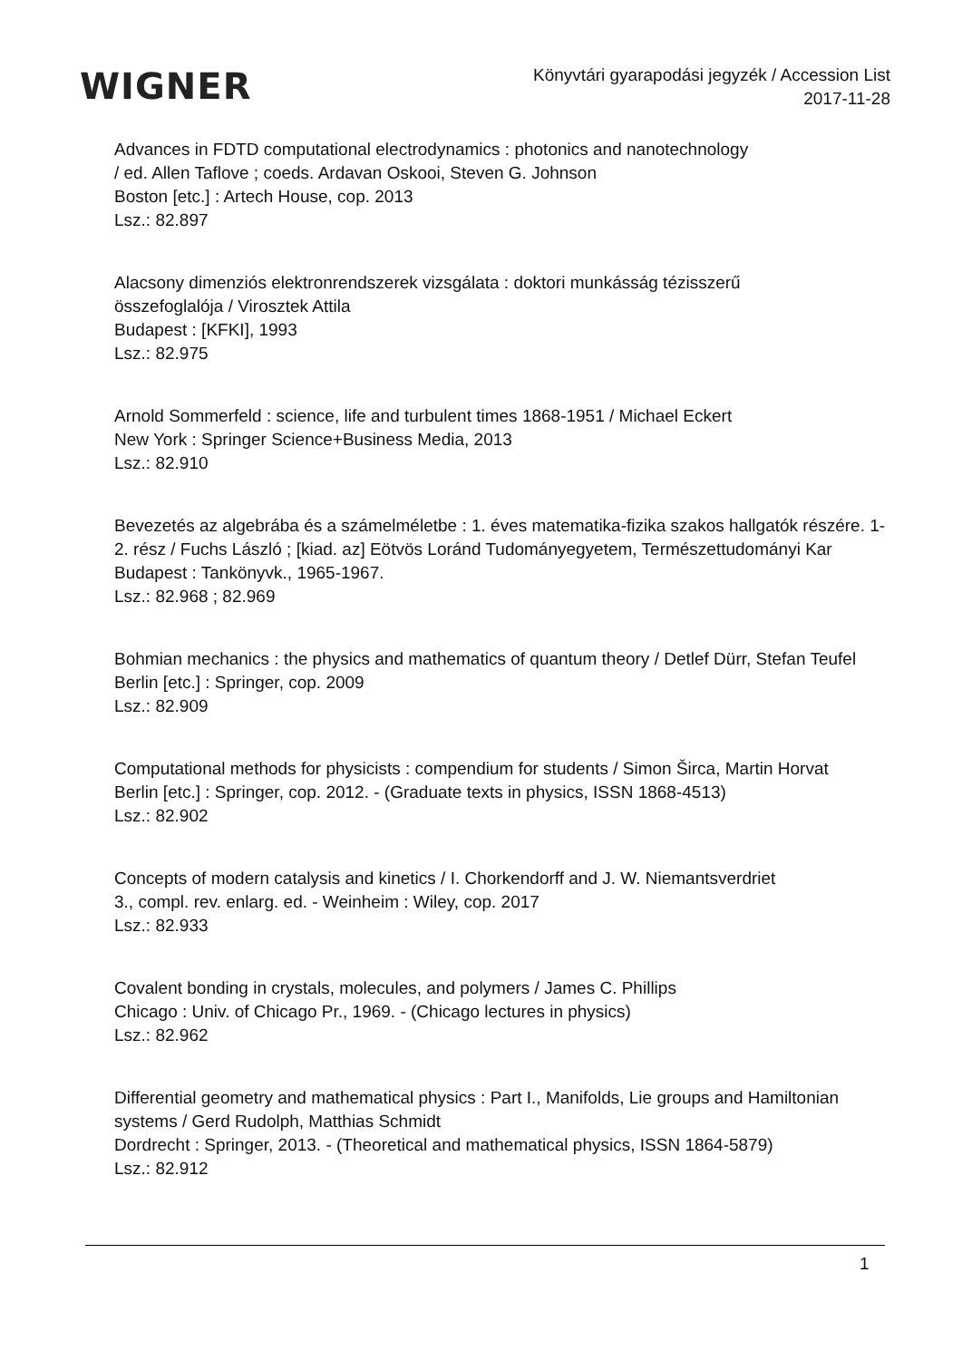WIGNER
Könyvtári gyarapodási jegyzék / Accession List
2017-11-28
Advances in FDTD computational electrodynamics : photonics and nanotechnology
/ ed. Allen Taflove ; coeds. Ardavan Oskooi, Steven G. Johnson
Boston [etc.] : Artech House, cop. 2013
Lsz.: 82.897
Alacsony dimenziós elektronrendszerek vizsgálata : doktori munkásság tézisszerű
összefoglalója / Virosztek Attila
Budapest : [KFKI], 1993
Lsz.: 82.975
Arnold Sommerfeld : science, life and turbulent times 1868-1951 / Michael Eckert
New York : Springer Science+Business Media, 2013
Lsz.: 82.910
Bevezetés az algebrába és a számelméletbe : 1. éves matematika-fizika szakos hallgatók részére. 1-2. rész / Fuchs László ; [kiad. az] Eötvös Loránd Tudományegyetem, Természettudományi Kar
Budapest : Tankönyvk., 1965-1967.
Lsz.: 82.968 ; 82.969
Bohmian mechanics : the physics and mathematics of quantum theory / Detlef Dürr, Stefan Teufel
Berlin [etc.] : Springer, cop. 2009
Lsz.: 82.909
Computational methods for physicists : compendium for students / Simon Širca, Martin Horvat
Berlin [etc.] : Springer, cop. 2012. - (Graduate texts in physics, ISSN 1868-4513)
Lsz.: 82.902
Concepts of modern catalysis and kinetics / I. Chorkendorff and J. W. Niemantsverdriet
3., compl. rev. enlarg. ed. - Weinheim : Wiley, cop. 2017
Lsz.: 82.933
Covalent bonding in crystals, molecules, and polymers / James C. Phillips
Chicago : Univ. of Chicago Pr., 1969. - (Chicago lectures in physics)
Lsz.: 82.962
Differential geometry and mathematical physics : Part I., Manifolds, Lie groups and Hamiltonian systems / Gerd Rudolph, Matthias Schmidt
Dordrecht : Springer, 2013. - (Theoretical and mathematical physics, ISSN 1864-5879)
Lsz.: 82.912
1